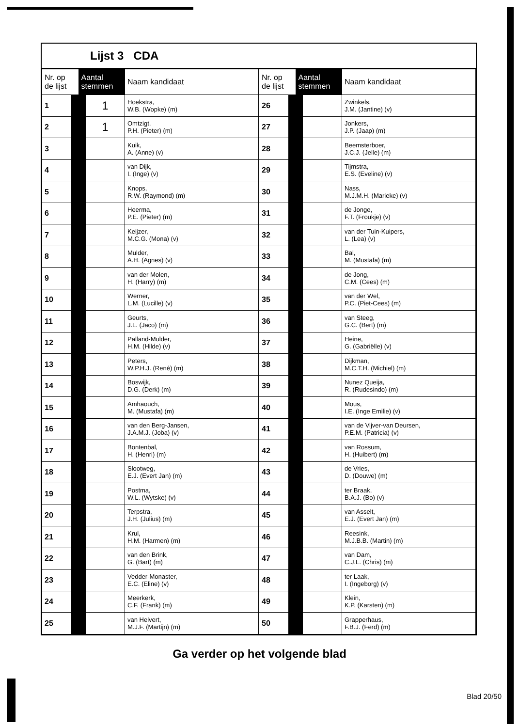Lijst 3 CDA
| Nr. op de lijst | Aantal stemmen | Naam kandidaat |
| --- | --- | --- |
| 1 | 1 | Hoekstra, W.B. (Wopke) (m) |
| 2 | 1 | Omtzigt, P.H. (Pieter) (m) |
| 3 | | Kuik, A. (Anne) (v) |
| 4 | | van Dijk, I. (Inge) (v) |
| 5 | | Knops, R.W. (Raymond) (m) |
| 6 | | Heerma, P.E. (Pieter) (m) |
| 7 | | Keijzer, M.C.G. (Mona) (v) |
| 8 | | Mulder, A.H. (Agnes) (v) |
| 9 | | van der Molen, H. (Harry) (m) |
| 10 | | Werner, L.M. (Lucille) (v) |
| 11 | | Geurts, J.L. (Jaco) (m) |
| 12 | | Palland-Mulder, H.M. (Hilde) (v) |
| 13 | | Peters, W.P.H.J. (René) (m) |
| 14 | | Boswijk, D.G. (Derk) (m) |
| 15 | | Amhaouch, M. (Mustafa) (m) |
| 16 | | van den Berg-Jansen, J.A.M.J. (Joba) (v) |
| 17 | | Bontenbal, H. (Henri) (m) |
| 18 | | Slootweg, E.J. (Evert Jan) (m) |
| 19 | | Postma, W.L. (Wytske) (v) |
| 20 | | Terpstra, J.H. (Julius) (m) |
| 21 | | Krul, H.M. (Harmen) (m) |
| 22 | | van den Brink, G. (Bart) (m) |
| 23 | | Vedder-Monaster, E.C. (Eline) (v) |
| 24 | | Meerkerk, C.F. (Frank) (m) |
| 25 | | van Helvert, M.J.F. (Martijn) (m) |
| Nr. op de lijst | Aantal stemmen | Naam kandidaat |
| --- | --- | --- |
| 26 | | Zwinkels, J.M. (Jantine) (v) |
| 27 | | Jonkers, J.P. (Jaap) (m) |
| 28 | | Beemsterboer, J.C.J. (Jelle) (m) |
| 29 | | Tijmstra, E.S. (Eveline) (v) |
| 30 | | Nass, M.J.M.H. (Marieke) (v) |
| 31 | | de Jonge, F.T. (Froukje) (v) |
| 32 | | van der Tuin-Kuipers, L. (Lea) (v) |
| 33 | | Bal, M. (Mustafa) (m) |
| 34 | | de Jong, C.M. (Cees) (m) |
| 35 | | van der Wel, P.C. (Piet-Cees) (m) |
| 36 | | van Steeg, G.C. (Bert) (m) |
| 37 | | Heine, G. (Gabriëlle) (v) |
| 38 | | Dijkman, M.C.T.H. (Michiel) (m) |
| 39 | | Nunez Queija, R. (Rudesindo) (m) |
| 40 | | Mous, I.E. (Inge Emilie) (v) |
| 41 | | van de Vijver-van Deursen, P.E.M. (Patricia) (v) |
| 42 | | van Rossum, H. (Huibert) (m) |
| 43 | | de Vries, D. (Douwe) (m) |
| 44 | | ter Braak, B.A.J. (Bo) (v) |
| 45 | | van Asselt, E.J. (Evert Jan) (m) |
| 46 | | Reesink, M.J.B.B. (Martin) (m) |
| 47 | | van Dam, C.J.L. (Chris) (m) |
| 48 | | ter Laak, I. (Ingeborg) (v) |
| 49 | | Klein, K.P. (Karsten) (m) |
| 50 | | Grapperhaus, F.B.J. (Ferd) (m) |
Ga verder op het volgende blad
Blad 20/50